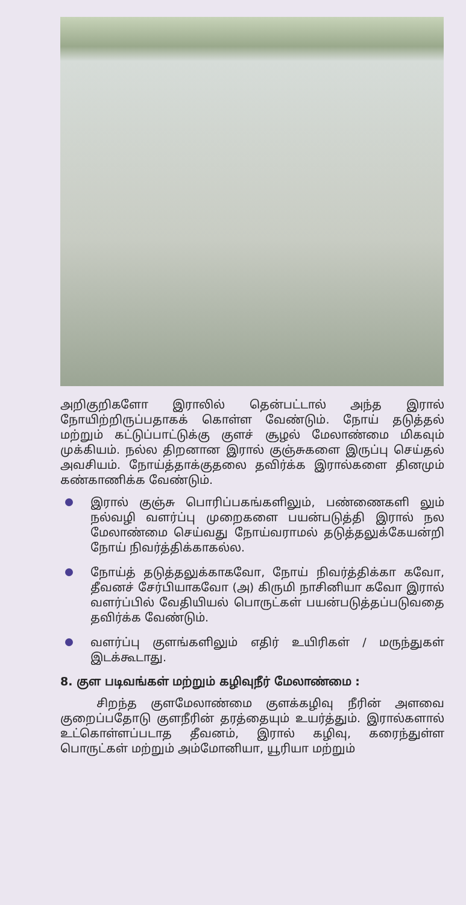அறிகுறிகளோ இராலில் தென்பட்டால் அந்த இரால் நோயிற்றிருப்பதாகக் கொள்ள வேண்டும். நோய் தடுத்தல் மற்றும் கட்டுப்பாட்டுக்கு குளச் சூழல் மேலாண்மை மிகவும் முக்கியம். நல்ல திறனான இரால் குஞ்சுகளை இருப்பு செய்தல் அவசியம். நோய்த்தாக்குதலை தவிர்க்க இரால்களை தினமும் கண்காணிக்க வேண்டும்.
இரால் குஞ்சு பொரிப்பகங்களிலும், பண்ணைகளி லும் நல்வழி வளர்ப்பு முறைகளை பயன்படுத்தி இரால் நல மேலாண்மை செய்வது நோய்வராமல் தடுத்தலுக்கேயன்றி நோய் நிவர்த்திக்காகல்ல.
நோய்த் தடுத்தலுக்காகவோ, நோய் நிவர்த்திக்கா கவோ, தீவனச் சேர்பியாகவோ (அ) கிருமி நாசினியா கவோ இரால் வளர்ப்பில் வேதியியல் பொருட்கள் பயன்படுத்தப்படுவதை தவிர்க்க வேண்டும்.
வளர்ப்பு குளங்களிலும் எதிர் உயிரிகள் / மருந்துகள் இடக்கூடாது.
8. குள படிவங்கள் மற்றும் கழிவுநீர் மேலாண்மை :
சிறந்த குளமேலாண்மை குளக்கழிவு நீரின் அளவை குறைப்பதோடு குளநீரின் தரத்தையும் உயர்த்தும். இரால்களால் உட்கொள்ளப்படாத தீவனம், இரால் கழிவு, கரைந்துள்ள பொருட்கள் மற்றும் அம்மோனியா, யூரியா மற்றும்